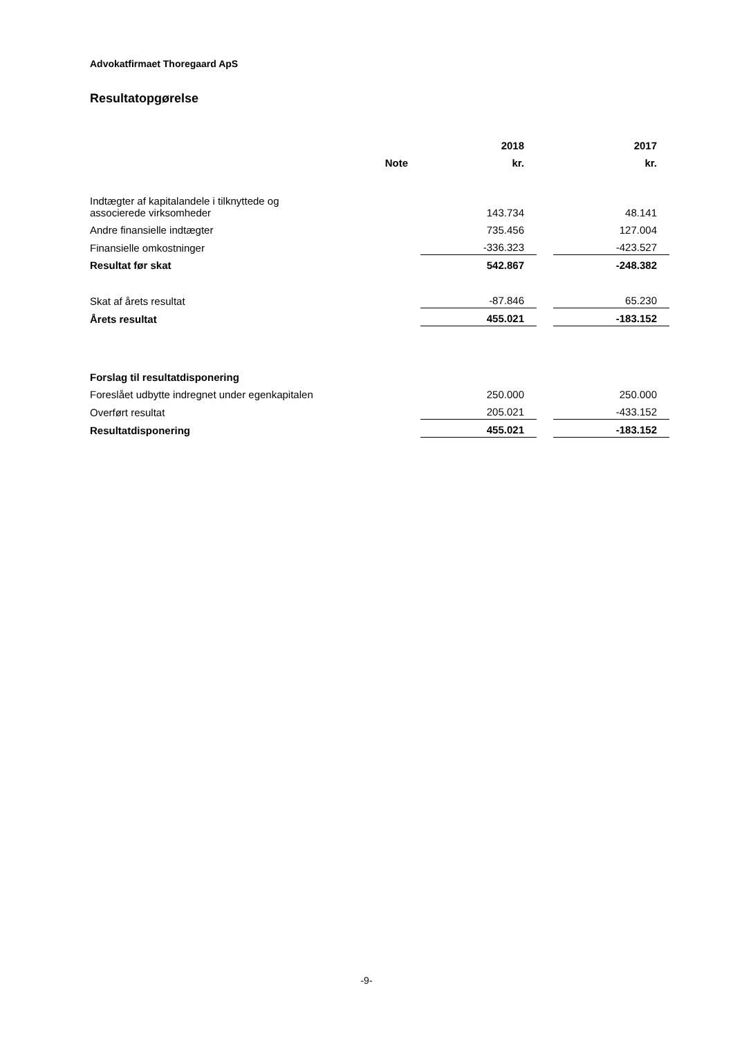Advokatfirmaet Thoregaard ApS
Resultatopgørelse
| | | 2018 | | 2017 |
| --- | --- | --- | --- | --- |
| | Note | kr. | | kr. |
| Indtægter af kapitalandele i tilknyttede og associerede virksomheder | | 143.734 | | 48.141 |
| Andre finansielle indtægter | | 735.456 | | 127.004 |
| Finansielle omkostninger | | -336.323 | | -423.527 |
| Resultat før skat | | 542.867 | | -248.382 |
| Skat af årets resultat | | -87.846 | | 65.230 |
| Årets resultat | | 455.021 | | -183.152 |
| Forslag til resultatdisponering | | | | |
| Foreslået udbytte indregnet under egenkapitalen | | 250.000 | | 250.000 |
| Overført resultat | | 205.021 | | -433.152 |
| Resultatdisponering | | 455.021 | | -183.152 |
-9-